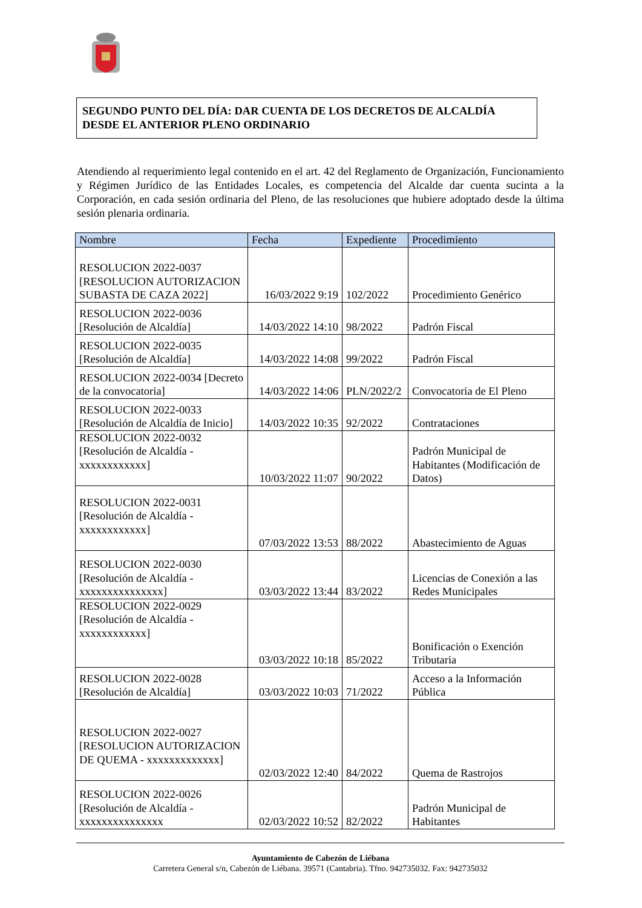SEGUNDO PUNTO DEL DÍA: DAR CUENTA DE LOS DECRETOS DE ALCALDÍA DESDE EL ANTERIOR PLENO ORDINARIO
Atendiendo al requerimiento legal contenido en el art. 42 del Reglamento de Organización, Funcionamiento y Régimen Jurídico de las Entidades Locales, es competencia del Alcalde dar cuenta sucinta a la Corporación, en cada sesión ordinaria del Pleno, de las resoluciones que hubiere adoptado desde la última sesión plenaria ordinaria.
| Nombre | Fecha | Expediente | Procedimiento |
| --- | --- | --- | --- |
| RESOLUCION 2022-0037 [RESOLUCION AUTORIZACION SUBASTA DE CAZA 2022] | 16/03/2022 9:19 | 102/2022 | Procedimiento Genérico |
| RESOLUCION 2022-0036 [Resolución de Alcaldía] | 14/03/2022 14:10 | 98/2022 | Padrón Fiscal |
| RESOLUCION 2022-0035 [Resolución de Alcaldía] | 14/03/2022 14:08 | 99/2022 | Padrón Fiscal |
| RESOLUCION 2022-0034 [Decreto de la convocatoria] | 14/03/2022 14:06 | PLN/2022/2 | Convocatoria de El Pleno |
| RESOLUCION 2022-0033 [Resolución de Alcaldía de Inicio] | 14/03/2022 10:35 | 92/2022 | Contrataciones |
| RESOLUCION 2022-0032 [Resolución de Alcaldía - xxxxxxxxxxxx] | 10/03/2022 11:07 | 90/2022 | Padrón Municipal de Habitantes (Modificación de Datos) |
| RESOLUCION 2022-0031 [Resolución de Alcaldía - xxxxxxxxxxxx] | 07/03/2022 13:53 | 88/2022 | Abastecimiento de Aguas |
| RESOLUCION 2022-0030 [Resolución de Alcaldía - xxxxxxxxxxxxxxx] | 03/03/2022 13:44 | 83/2022 | Licencias de Conexión a las Redes Municipales |
| RESOLUCION 2022-0029 [Resolución de Alcaldía - xxxxxxxxxxxx] | 03/03/2022 10:18 | 85/2022 | Bonificación o Exención Tributaria |
| RESOLUCION 2022-0028 [Resolución de Alcaldía] | 03/03/2022 10:03 | 71/2022 | Acceso a la Información Pública |
| RESOLUCION 2022-0027 [RESOLUCION AUTORIZACION DE QUEMA - xxxxxxxxxxxxx] | 02/03/2022 12:40 | 84/2022 | Quema de Rastrojos |
| RESOLUCION 2022-0026 [Resolución de Alcaldía - xxxxxxxxxxxxxxx | 02/03/2022 10:52 | 82/2022 | Padrón Municipal de Habitantes |
Ayuntamiento de Cabezón de Liébana
Carretera General s/n, Cabezón de Liébana. 39571 (Cantabria). Tfno. 942735032. Fax: 942735032